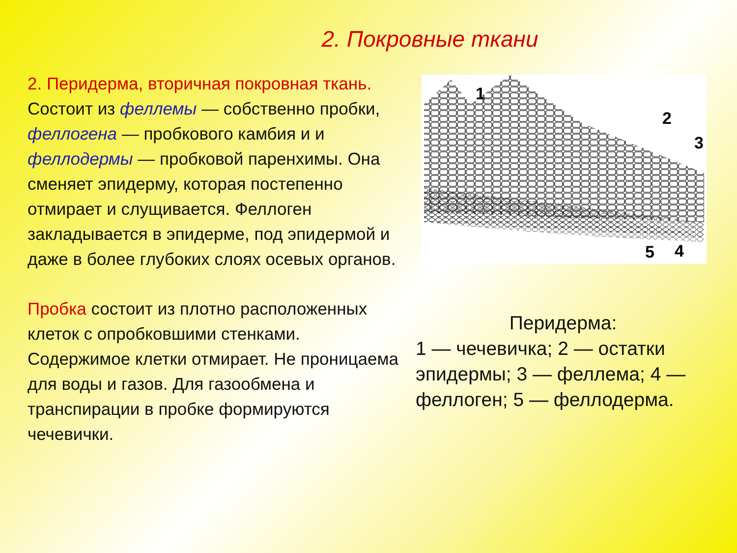2. Покровные ткани
2. Перидерма, вторичная покровная ткань. Состоит из феллемы — собственно пробки, феллогена — пробкового камбия и и феллодермы — пробковой паренхимы. Она сменяет эпидерму, которая постепенно отмирает и слущивается. Феллоген закладывается в эпидерме, под эпидермой и даже в более глубоких слоях осевых органов.
Пробка состоит из плотно расположенных клеток с опробковшими стенками. Содержимое клетки отмирает. Не проницаема для воды и газов. Для газообмена и транспирации в пробке формируются чечевички.
1
2
3
4
5
Перидерма:
1 — чечевичка; 2 — остатки эпидермы; 3 — феллема; 4 — феллоген; 5 — феллодерма.